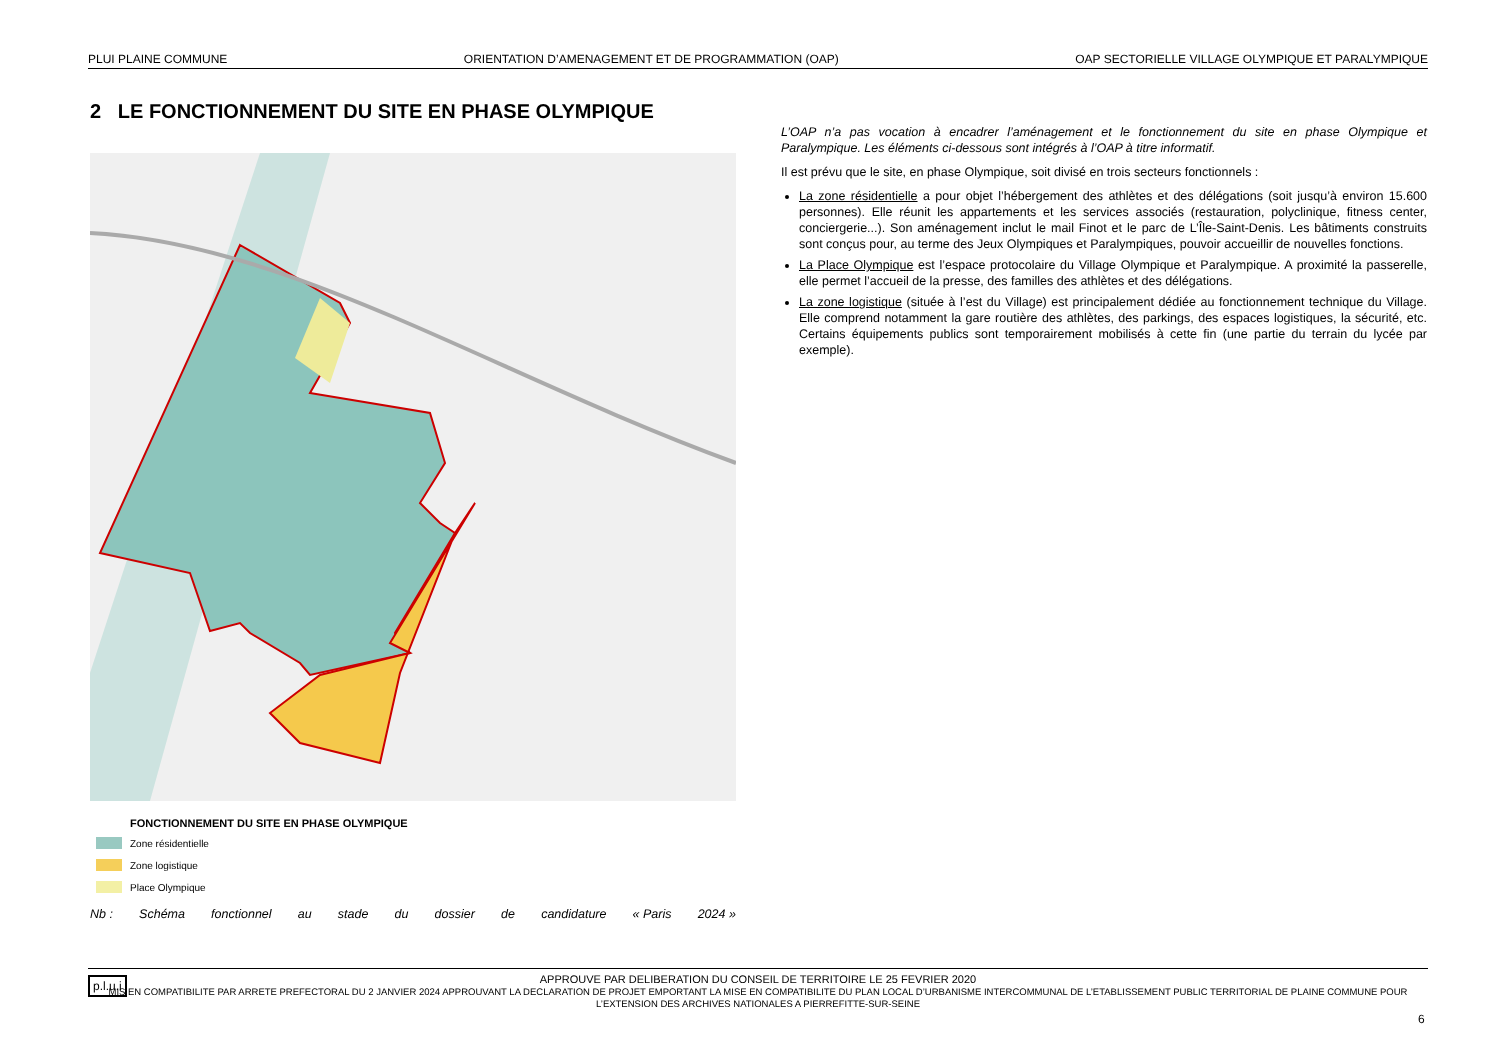PLUI PLAINE COMMUNE ORIENTATION D’AMENAGEMENT ET DE PROGRAMMATION (OAP) OAP SECTORIELLE VILLAGE OLYMPIQUE ET PARALYMPIQUE
2 LE FONCTIONNEMENT DU SITE EN PHASE OLYMPIQUE
FONCTIONNEMENT DU SITE EN PHASE OLYMPIQUE
Zone résidentielle
Zone logistique
Place Olympique
Nb : Schéma fonctionnel au stade du dossier de candidature « Paris 2024 »
L’OAP n’a pas vocation à encadrer l’aménagement et le fonctionnement du site en phase Olympique et Paralympique. Les éléments ci-dessous sont intégrés à l’OAP à titre informatif.
Il est prévu que le site, en phase Olympique, soit divisé en trois secteurs fonctionnels :
La zone résidentielle a pour objet l’hébergement des athlètes et des délégations (soit jusqu’à environ 15.600 personnes). Elle réunit les appartements et les services associés (restauration, polyclinique, fitness center, conciergerie...). Son aménagement inclut le mail Finot et le parc de L’Île-Saint-Denis. Les bâtiments construits sont conçus pour, au terme des Jeux Olympiques et Paralympiques, pouvoir accueillir de nouvelles fonctions.
La Place Olympique est l’espace protocolaire du Village Olympique et Paralympique. A proximité la passerelle, elle permet l’accueil de la presse, des familles des athlètes et des délégations.
La zone logistique (située à l’est du Village) est principalement dédiée au fonctionnement technique du Village. Elle comprend notamment la gare routière des athlètes, des parkings, des espaces logistiques, la sécurité, etc. Certains équipements publics sont temporairement mobilisés à cette fin (une partie du terrain du lycée par exemple).
p.l.u.i APPROUVE PAR DELIBERATION DU CONSEIL DE TERRITOIRE LE 25 FEVRIER 2020
MIS EN COMPATIBILITE PAR ARRETE PREFECTORAL DU 2 JANVIER 2024 APPROUVANT LA DECLARATION DE PROJET EMPORTANT LA MISE EN COMPATIBILITE DU PLAN LOCAL D’URBANISME INTERCOMMUNAL DE L’ETABLISSEMENT PUBLIC TERRITORIAL DE PLAINE COMMUNE POUR
L’EXTENSION DES ARCHIVES NATIONALES A PIERREFITTE-SUR-SEINE
6